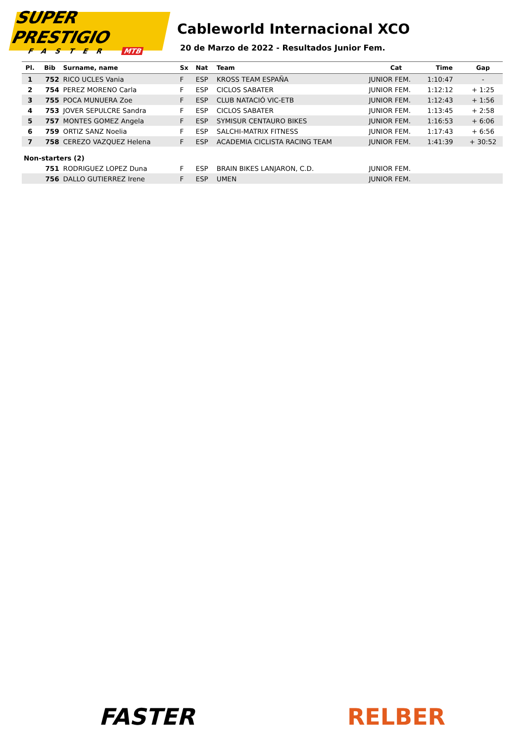SUPER PRESTIGIO
FASTER MTB
Cableworld Internacional XCO
20 de Marzo de 2022 - Resultados Junior Fem.
| Pl. | Bib | Surname, name | Sx | Nat | Team | Cat | Time | Gap |
| --- | --- | --- | --- | --- | --- | --- | --- | --- |
| 1 | 752 | RICO UCLES Vania | F | ESP | KROSS TEAM ESPAÑA | JUNIOR FEM. | 1:10:47 | - |
| 2 | 754 | PEREZ MORENO Carla | F | ESP | CICLOS SABATER | JUNIOR FEM. | 1:12:12 | + 1:25 |
| 3 | 755 | POCA MUNUERA Zoe | F | ESP | CLUB NATACIÓ VIC-ETB | JUNIOR FEM. | 1:12:43 | + 1:56 |
| 4 | 753 | JOVER SEPULCRE Sandra | F | ESP | CICLOS SABATER | JUNIOR FEM. | 1:13:45 | + 2:58 |
| 5 | 757 | MONTES GOMEZ Angela | F | ESP | SYMISUR CENTAURO BIKES | JUNIOR FEM. | 1:16:53 | + 6:06 |
| 6 | 759 | ORTIZ SANZ Noelia | F | ESP | SALCHI-MATRIX FITNESS | JUNIOR FEM. | 1:17:43 | + 6:56 |
| 7 | 758 | CEREZO VAZQUEZ Helena | F | ESP | ACADEMIA CICLISTA RACING TEAM | JUNIOR FEM. | 1:41:39 | + 30:52 |
| Non-starters (2) | | | | | | | | |
| | 751 | RODRIGUEZ LOPEZ Duna | F | ESP | BRAIN BIKES LANJARON, C.D. | JUNIOR FEM. | | |
| | 756 | DALLO GUTIERREZ Irene | F | ESP | UMEN | JUNIOR FEM. | | |
FASTER RELBER